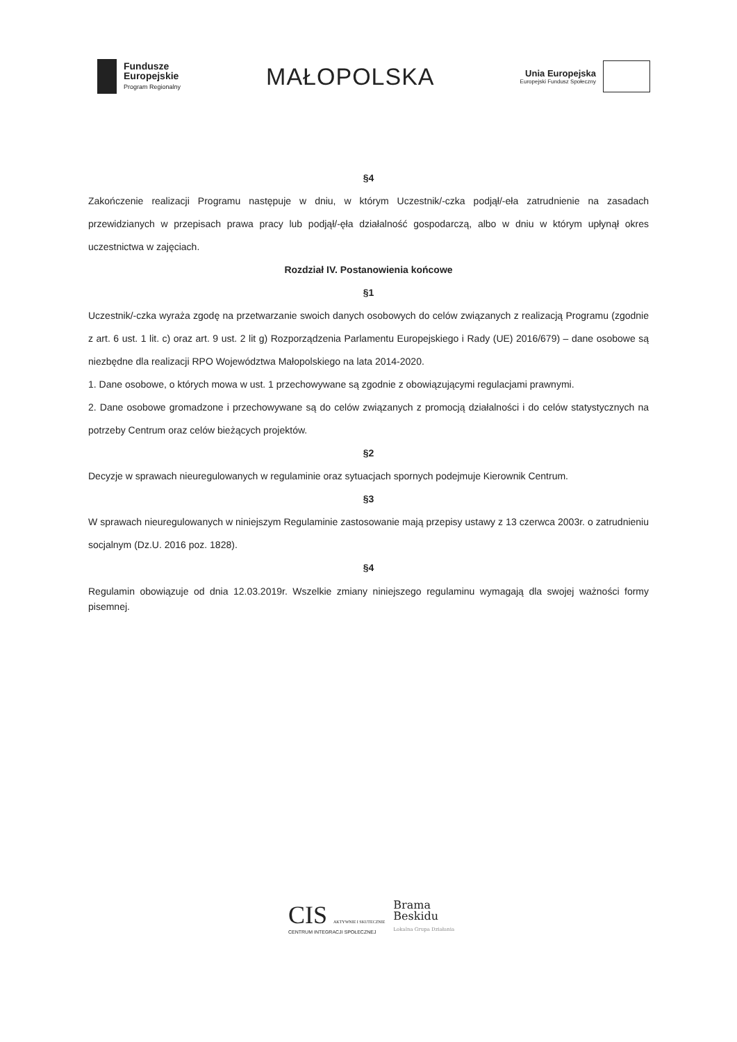Fundusze
Europejskie
Program Regionalny
MAŁOPOLSKA
Unia Europejska
Europejski Fundusz Społeczny
§4
Zakończenie realizacji Programu następuje w dniu, w którym Uczestnik/-czka podjął/-eła zatrudnienie na zasadach przewidzianych w przepisach prawa pracy lub podjął/-ęła działalność gospodarczą, albo w dniu w którym upłynął okres uczestnictwa w zajęciach.
Rozdział IV. Postanowienia końcowe
§1
Uczestnik/-czka wyraża zgodę na przetwarzanie swoich danych osobowych do celów związanych z realizacją Programu (zgodnie z art. 6 ust. 1 lit. c) oraz art. 9 ust. 2 lit g) Rozporządzenia Parlamentu Europejskiego i Rady (UE) 2016/679) – dane osobowe są niezbędne dla realizacji RPO Województwa Małopolskiego na lata 2014-2020.
1. Dane osobowe, o których mowa w ust. 1 przechowywane są zgodnie z obowiązującymi regulacjami prawnymi.
2. Dane osobowe gromadzone i przechowywane są do celów związanych z promocją działalności i do celów statystycznych na potrzeby Centrum oraz celów bieżących projektów.
§2
Decyzje w sprawach nieuregulowanych w regulaminie oraz sytuacjach spornych podejmuje Kierownik Centrum.
§3
W sprawach nieuregulowanych w niniejszym Regulaminie zastosowanie mają przepisy ustawy z 13 czerwca 2003r. o zatrudnieniu socjalnym (Dz.U. 2016 poz. 1828).
§4
Regulamin obowiązuje od dnia 12.03.2019r. Wszelkie zmiany niniejszego regulaminu wymagają dla swojej ważności formy pisemnej.
CIS AKTYWNIE I SKUTECZNIE
CENTRUM INTEGRACJI SPOŁECZNEJ
Brama
Beskidu
Lokalna Grupa Działania